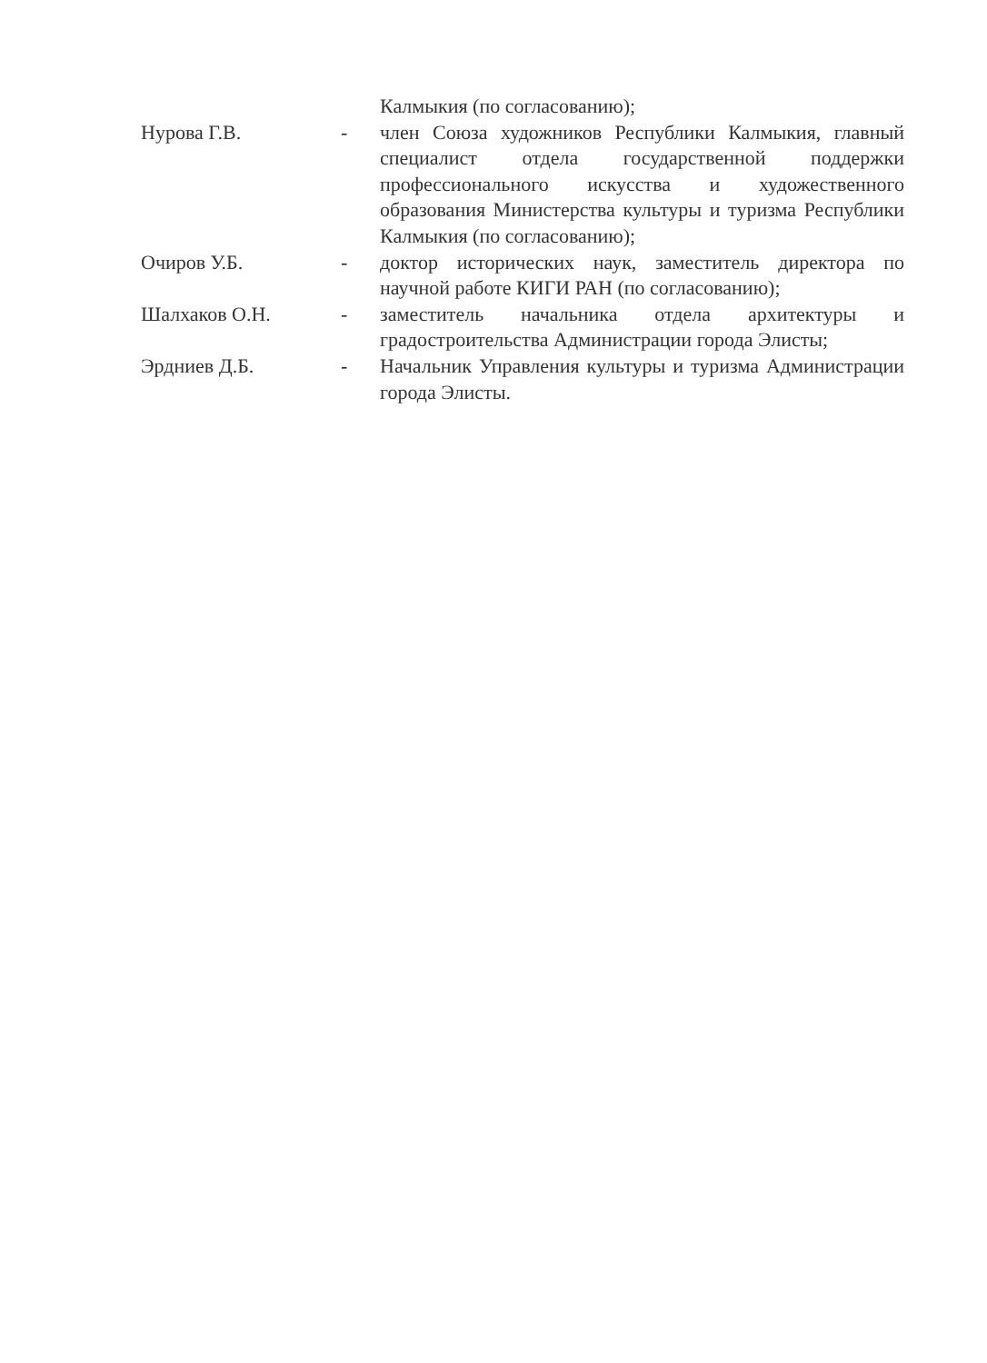Калмыкия (по согласованию);
Нурова Г.В. - член Союза художников Республики Калмыкия, главный специалист отдела государственной поддержки профессионального искусства и художественного образования Министерства культуры и туризма Республики Калмыкия (по согласованию);
Очиров У.Б. - доктор исторических наук, заместитель директора по научной работе КИГИ РАН (по согласованию);
Шалхаков О.Н. - заместитель начальника отдела архитектуры и градостроительства Администрации города Элисты;
Эрдниев Д.Б. - Начальник Управления культуры и туризма Администрации города Элисты.